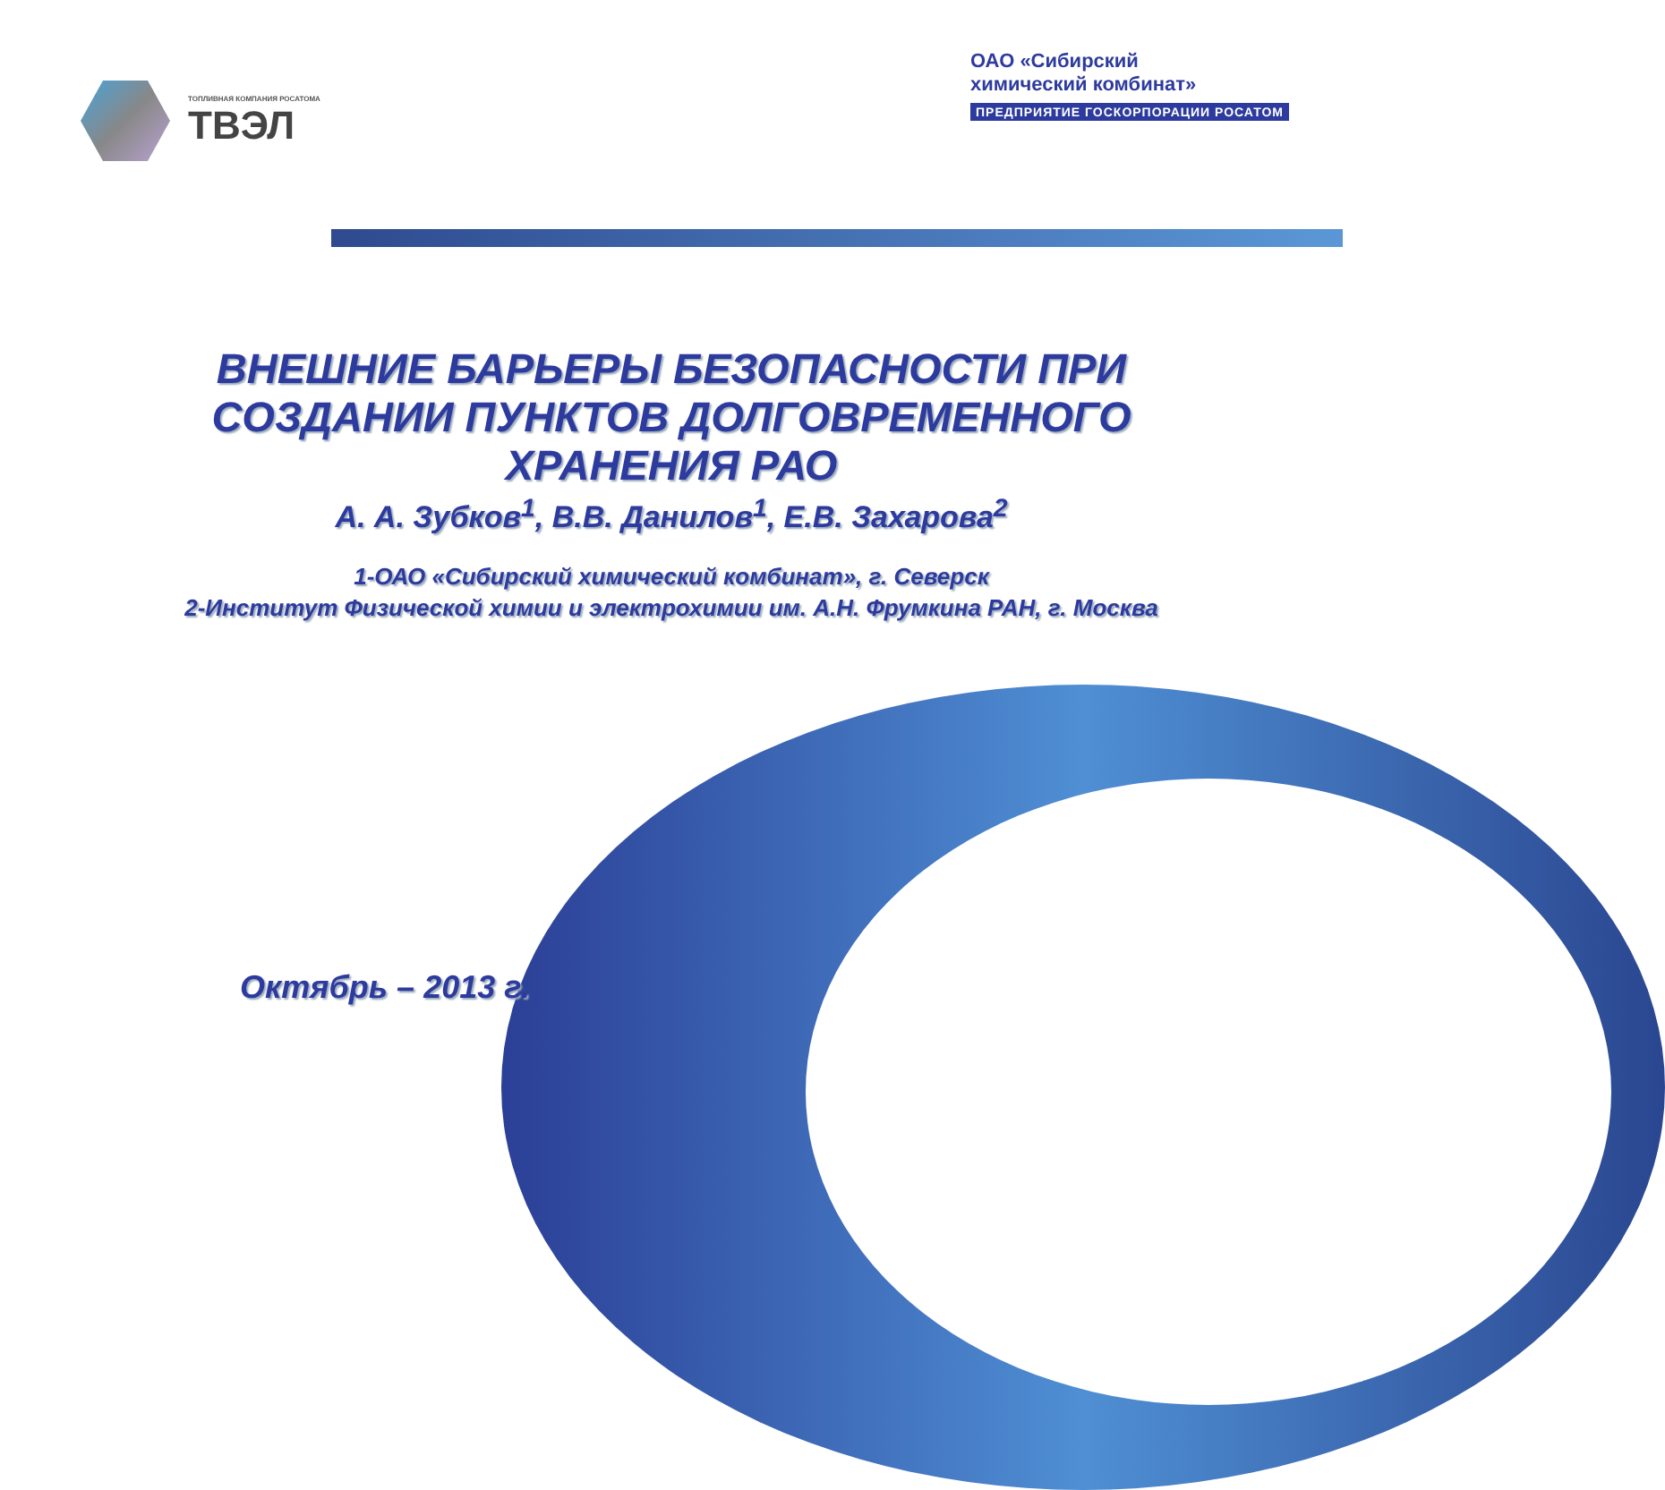ТОПЛИВНАЯ КОМПАНИЯ РОСАТОМА
ТВЭЛ
ОАО «Сибирский
химический комбинат»
ПРЕДПРИЯТИЕ ГОСКОРПОРАЦИИ РОСАТОМ
ВНЕШНИЕ БАРЬЕРЫ БЕЗОПАСНОСТИ ПРИ
СОЗДАНИИ ПУНКТОВ ДОЛГОВРЕМЕННОГО
ХРАНЕНИЯ РАО
А. А. Зубков<sup>1</sup>, В.В. Данилов<sup>1</sup>, Е.В. Захарова<sup>2</sup>
1-ОАО «Сибирский химический комбинат», г. Северск
2-Институт Физической химии и электрохимии им. А.Н. Фрумкина РАН, г. Москва
Октябрь – 2013 г.